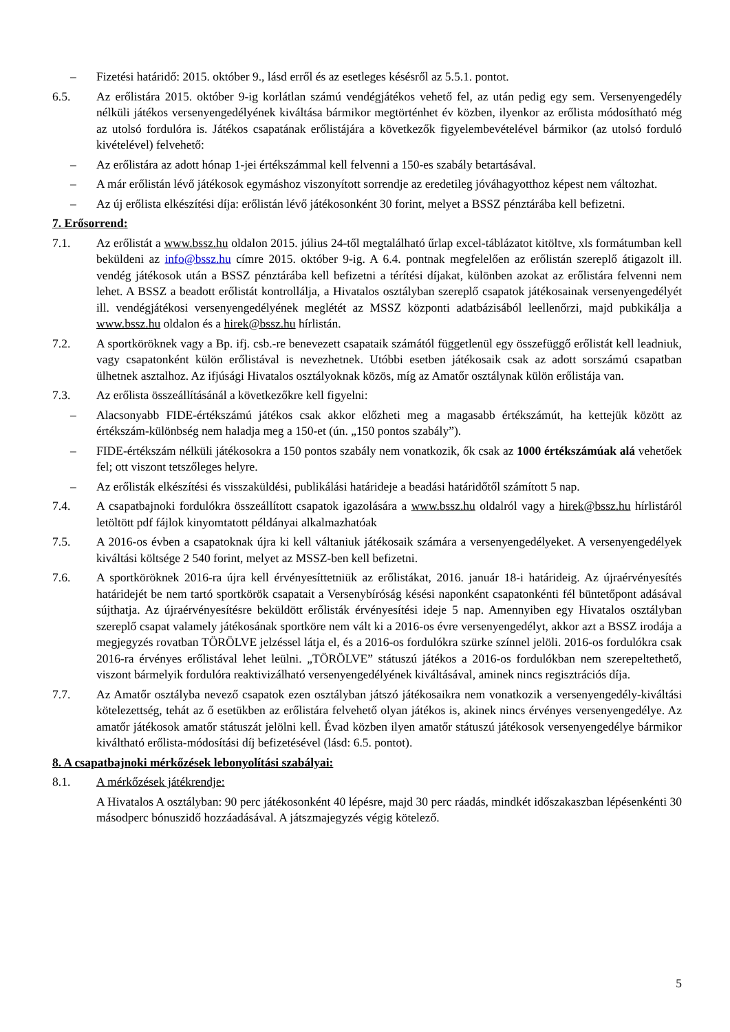– Fizetési határidő: 2015. október 9., lásd erről és az esetleges késésről az 5.5.1. pontot.
6.5. Az erőlistára 2015. október 9-ig korlátlan számú vendégjátékos vehető fel, az után pedig egy sem. Versenyengedély nélküli játékos versenyengedélyének kiváltása bármikor megtörténhet év közben, ilyenkor az erőlista módosítható még az utolsó fordulóra is. Játékos csapatának erőlistájára a következők figyelembevételével bármikor (az utolsó forduló kivételével) felvehető:
– Az erőlistára az adott hónap 1-jei értékszámmal kell felvenni a 150-es szabály betartásával.
– A már erőlistán lévő játékosok egymáshoz viszonyított sorrendje az eredetileg jóváhagyotthoz képest nem változhat.
– Az új erőlista elkészítési díja: erőlistán lévő játékosonként 30 forint, melyet a BSSZ pénztárába kell befizetni.
7. Erősorrend:
7.1. Az erőlistát a www.bssz.hu oldalon 2015. július 24-től megtalálható űrlap excel-táblázatot kitöltve, xls formátumban kell beküldeni az info@bssz.hu címre 2015. október 9-ig. A 6.4. pontnak megfelelően az erőlistán szereplő átigazolt ill. vendég játékosok után a BSSZ pénztárába kell befizetni a térítési díjakat, különben azokat az erőlistára felvenni nem lehet. A BSSZ a beadott erőlistát kontrollálja, a Hivatalos osztályban szereplő csapatok játékosainak versenyengedélyét ill. vendégjátékosi versenyengedélyének meglétét az MSSZ központi adatbázisából leellenőrzi, majd pubkikálja a www.bssz.hu oldalon és a hirek@bssz.hu hírlistán.
7.2. A sportköröknek vagy a Bp. ifj. csb.-re benevezett csapataik számától függetlenül egy összefüggő erőlistát kell leadniuk, vagy csapatonként külön erőlistával is nevezhetnek. Utóbbi esetben játékosaik csak az adott sorszámú csapatban ülhetnek asztalhoz. Az ifjúsági Hivatalos osztályoknak közös, míg az Amatőr osztálynak külön erőlistája van.
7.3. Az erőlista összeállításánál a következőkre kell figyelni:
– Alacsonyabb FIDE-értékszámú játékos csak akkor előzheti meg a magasabb értékszámút, ha kettejük között az értékszám-különbség nem haladja meg a 150-et (ún. „150 pontos szabály”).
– FIDE-értékszám nélküli játékosokra a 150 pontos szabály nem vonatkozik, ők csak az 1000 értékszámúak alá vehetőek fel; ott viszont tetszőleges helyre.
– Az erőlisták elkészítési és visszaküldési, publikálási határideje a beadási határidőtől számított 5 nap.
7.4. A csapatbajnoki fordulókra összeállított csapatok igazolására a www.bssz.hu oldalról vagy a hirek@bssz.hu hírlistáról letöltött pdf fájlok kinyomtatott példányai alkalmazhatóak
7.5. A 2016-os évben a csapatoknak újra ki kell váltaniuk játékosaik számára a versenyengedélyeket. A versenyengedélyek kiváltási költsége 2 540 forint, melyet az MSSZ-ben kell befizetni.
7.6. A sportköröknek 2016-ra újra kell érvényesíttetniük az erőlistákat, 2016. január 18-i határideig. Az újraérvényesítés határidejét be nem tartó sportkörök csapatait a Versenybíróság késési naponként csapatonkénti fél büntetőpont adásával sújthatja. Az újraérvényesítésre beküldött erőlisták érvényesítési ideje 5 nap. Amennyiben egy Hivatalos osztályban szereplő csapat valamely játékosának sportköre nem vált ki a 2016-os évre versenyengedélyt, akkor azt a BSSZ irodája a megjegyzés rovatban TÖRÖLVE jelzéssel látja el, és a 2016-os fordulókra szürke színnel jelöli. 2016-os fordulókra csak 2016-ra érvényes erőlistával lehet leülni. „TÖRÖLVE” státuszú játékos a 2016-os fordulókban nem szerepeltethető, viszont bármelyik fordulóra reaktivizálható versenyengedélyének kiváltásával, aminek nincs regisztrációs díja.
7.7. Az Amatőr osztályba nevező csapatok ezen osztályban játszó játékosaikra nem vonatkozik a versenyengedély-kiváltási kötelezettség, tehát az ő esetükben az erőlistára felvehető olyan játékos is, akinek nincs érvényes versenyengedélye. Az amatőr játékosok amatőr státuszát jelölni kell. Évad közben ilyen amatőr státuszú játékosok versenyengedélye bármikor kiváltható erőlista-módosítási díj befizetésével (lásd: 6.5. pontot).
8. A csapatbajnoki mérkőzések lebonyolítási szabályai:
8.1. A mérkőzések játékrendje:
A Hivatalos A osztályban: 90 perc játékosonként 40 lépésre, majd 30 perc ráadás, mindkét időszakaszban lépésenkénti 30 másodperc bónuszidő hozzáadásával. A játszmajegyzés végig kötelező.
5